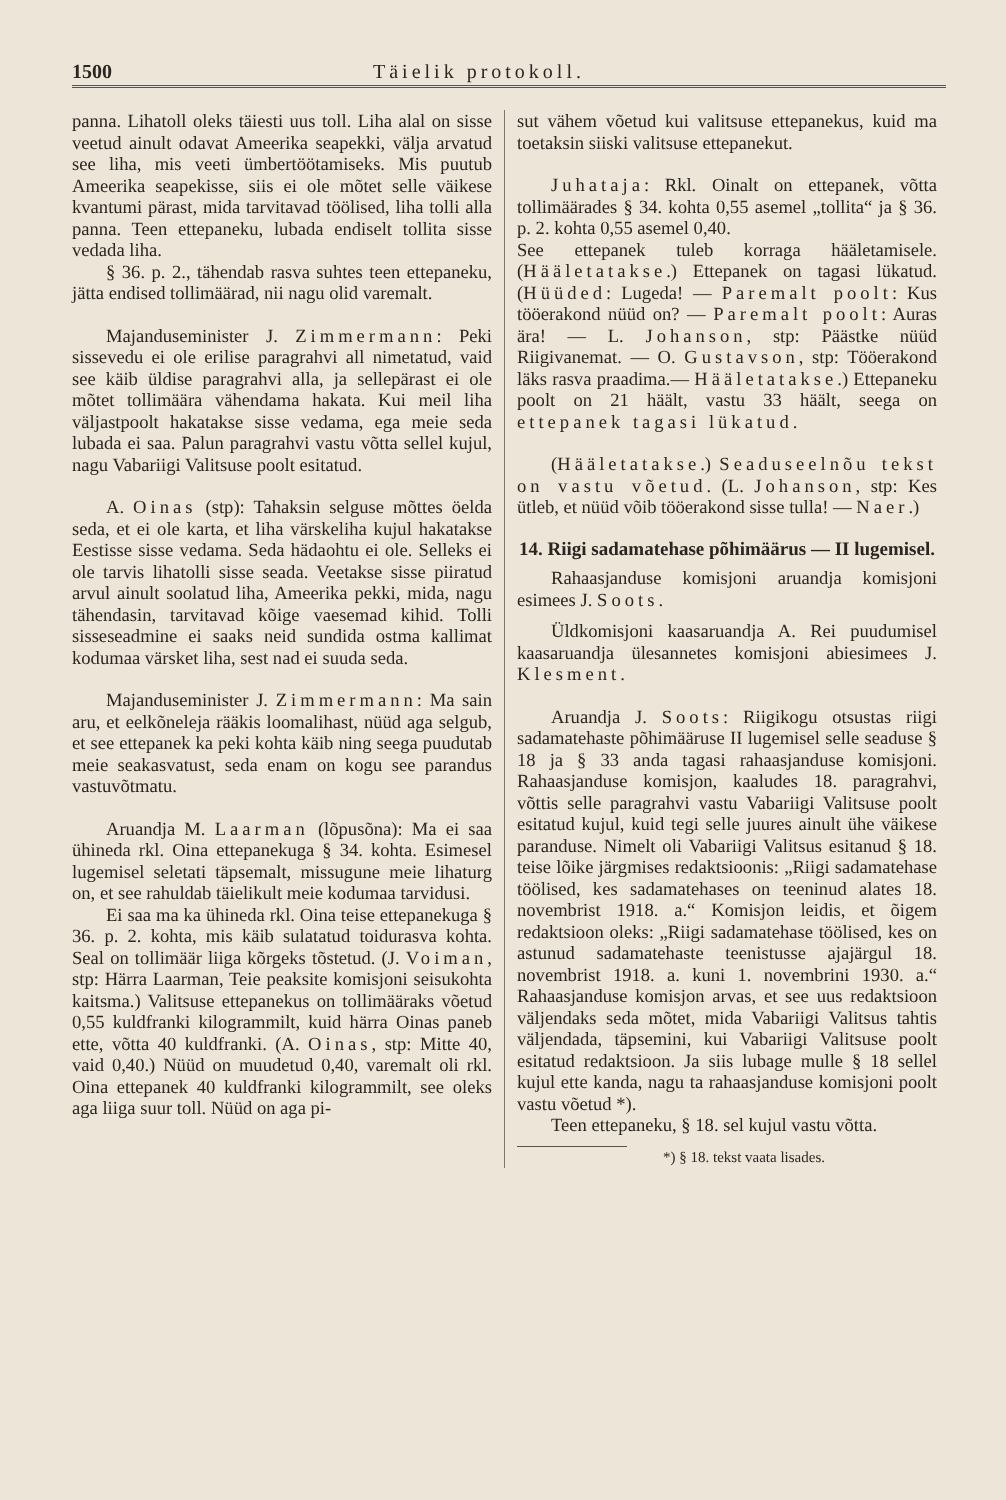1500 Täielik protokoll.
panna. Lihatoll oleks täiesti uus toll. Liha alal on sisse veetud ainult odavat Ameerika seapekki, välja arvatud see liha, mis veeti ümbertöötamiseks. Mis puutub Ameerika seapekisse, siis ei ole mõtet selle väikese kvantumi pärast, mida tarvitavad töölised, liha tolli alla panna. Teen ettepaneku, lubada endiselt tollita sisse vedada liha.
§ 36. p. 2., tähendab rasva suhtes teen ettepaneku, jätta endised tollimäärad, nii nagu olid varemalt.
Majanduseminister J. Zimmermann: Peki sissevedu ei ole erilise paragrahvi all nimetatud, vaid see käib üldise paragrahvi alla, ja sellepärast ei ole mõtet tollimäära vähendama hakata. Kui meil liha väljastpoolt hakatakse sisse vedama, ega meie seda lubada ei saa. Palun paragrahvi vastu võtta sellel kujul, nagu Vabariigi Valitsuse poolt esitatud.
A. Oinas (stp): Tahaksin selguse mõttes öelda seda, et ei ole karta, et liha värskeliha kujul hakatakse Eestisse sisse vedama. Seda hädaohtu ei ole. Selleks ei ole tarvis lihatolli sisse seada. Veetakse sisse piiratud arvul ainult soolatud liha, Ameerika pekki, mida, nagu tähendasin, tarvitavad kõige vaesemad kihid. Tolli sisseseadmine ei saaks neid sundida ostma kallimat kodumaa värsket liha, sest nad ei suuda seda.
Majanduseminister J. Zimmermann: Ma sain aru, et eelkõneleja rääkis loomalihast, nüüd aga selgub, et see ettepanek ka peki kohta käib ning seega puudutab meie seakasvatust, seda enam on kogu see parandus vastuvõtmatu.
Aruandja M. Laarman (lõpusõna): Ma ei saa ühineda rkl. Oina ettepanekuga § 34. kohta. Esimesel lugemisel seletati täpsemalt, missugune meie lihaturg on, et see rahuldab täielikult meie kodumaa tarvidusi.
Ei saa ma ka ühineda rkl. Oina teise ettepanekuga § 36. p. 2. kohta, mis käib sulatatud toidurasva kohta. Seal on tollimäär liiga kõrgeks tõstetud. (J. Voiman, stp: Härra Laarman, Teie peaksite komisjoni seisukohta kaitsma.) Valitsuse ettepanekus on tollimääraks võetud 0,55 kuldfranki kilogrammilt, kuid härra Oinas paneb ette, võtta 40 kuldfranki. (A. Oinas, stp: Mitte 40, vaid 0,40.) Nüüd on muudetud 0,40, varemalt oli rkl. Oina ettepanek 40 kuldfranki kilogrammilt, see oleks aga liiga suur toll. Nüüd on aga pi-
sut vähem võetud kui valitsuse ettepanekus, kuid ma toetaksin siiski valitsuse ettepanekut.
Juhataja: Rkl. Oinalt on ettepanek, võtta tollimäärades § 34. kohta 0,55 asemel „tollita“ ja § 36. p. 2. kohta 0,55 asemel 0,40.
See ettepanek tuleb korraga hääletamisele. (Hääletatakse.) Ettepanek on tagasi lükatud. (Hüüded: Lugeda! — Paremalt poolt: Kus tööerakond nüüd on? — Paremalt poolt: Auras ära! — L. Johanson, stp: Päästke nüüd Riigivanemat. — O. Gustavson, stp: Tööerakond läks rasva praadima.— Hääletatakse.) Ettepaneku poolt on 21 häält, vastu 33 häält, seega on ettepanek tagasi lükatud.
(Hääletatakse.) Seaduseelnõu tekst on vastu võetud. (L. Johanson, stp: Kes ütleb, et nüüd võib tööerakond sisse tulla! — Naer.)
14. Riigi sadamatehase põhimäärus — II lugemisel.
Rahaasjanduse komisjoni aruandja komisjoni esimees J. Soots.
Üldkomisjoni kaasaruandja A. Rei puudumisel kaasaruandja ülesannetes komisjoni abiesimees J. Klesment.
Aruandja J. Soots: Riigikogu otsustas riigi sadamatehaste põhimääruse II lugemisel selle seaduse § 18 ja § 33 anda tagasi rahaasjanduse komisjoni. Rahaasjanduse komisjon, kaaludes 18. paragrahvi, võttis selle paragrahvi vastu Vabariigi Valitsuse poolt esitatud kujul, kuid tegi selle juures ainult ühe väikese paranduse. Nimelt oli Vabariigi Valitsus esitanud § 18. teise lõike järgmises redaktsioonis: „Riigi sadamatehase töölised, kes sadamatehases on teeninud alates 18. novembrist 1918. a.“ Komisjon leidis, et õigem redaktsioon oleks: „Riigi sadamatehase töölised, kes on astunud sadamatehaste teenistusse ajajärgul 18. novembrist 1918. a. kuni 1. novembrini 1930. a.“ Rahaasjanduse komisjon arvas, et see uus redaktsioon väljendaks seda mõtet, mida Vabariigi Valitsus tahtis väljendada, täpsemini, kui Vabariigi Valitsuse poolt esitatud redaktsioon. Ja siis lubage mulle § 18 sellel kujul ette kanda, nagu ta rahaasjanduse komisjoni poolt vastu võetud *).
Teen ettepaneku, § 18. sel kujul vastu võtta.
*) § 18. tekst vaata lisades.